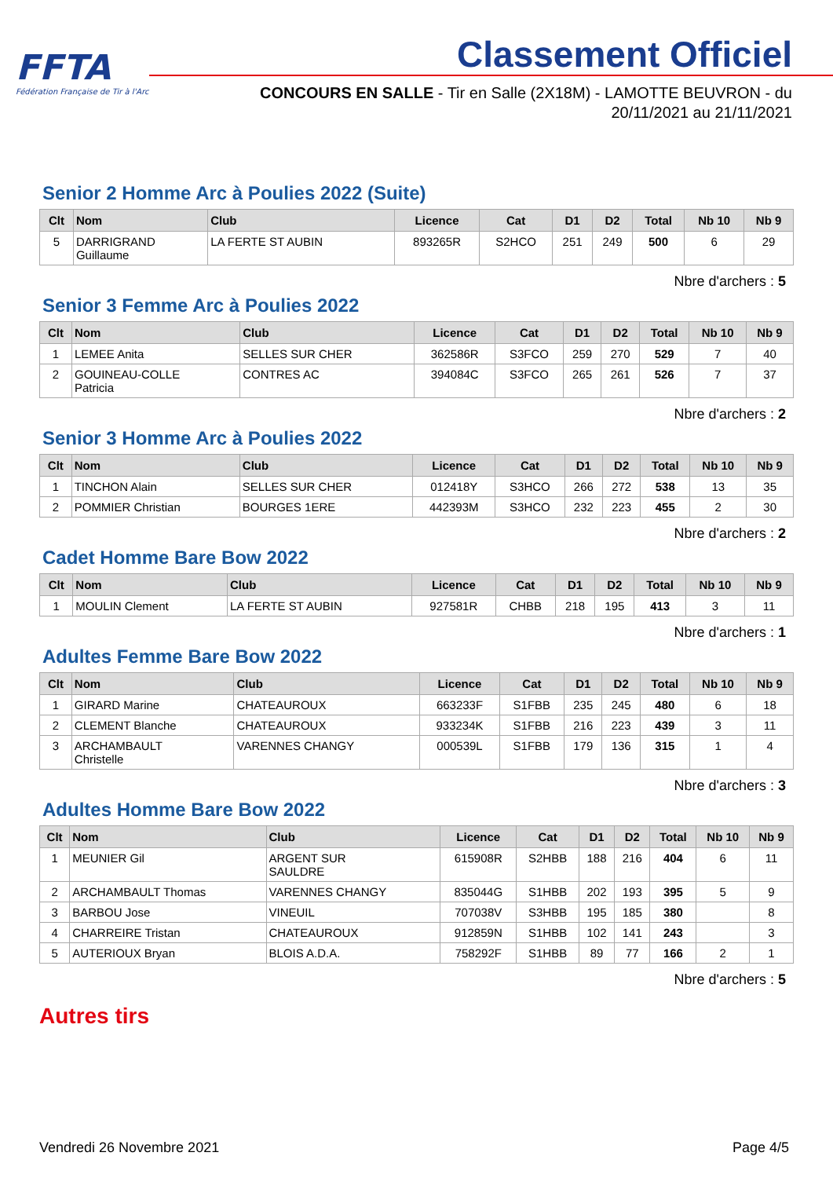FFTA
Fédération Française de Tir à l'Arc
Classement Officiel
CONCOURS EN SALLE - Tir en Salle (2X18M) - LAMOTTE BEUVRON - du 20/11/2021 au 21/11/2021
Senior 2 Homme Arc à Poulies 2022 (Suite)
| Clt | Nom | Club | Licence | Cat | D1 | D2 | Total | Nb 10 | Nb 9 |
| --- | --- | --- | --- | --- | --- | --- | --- | --- | --- |
| 5 | DARRIGRAND Guillaume | LA FERTE ST AUBIN | 893265R | S2HCO | 251 | 249 | 500 | 6 | 29 |
Nbre d'archers : 5
Senior 3 Femme Arc à Poulies 2022
| Clt | Nom | Club | Licence | Cat | D1 | D2 | Total | Nb 10 | Nb 9 |
| --- | --- | --- | --- | --- | --- | --- | --- | --- | --- |
| 1 | LEMEE Anita | SELLES SUR CHER | 362586R | S3FCO | 259 | 270 | 529 | 7 | 40 |
| 2 | GOUINEAU-COLLE Patricia | CONTRES AC | 394084C | S3FCO | 265 | 261 | 526 | 7 | 37 |
Nbre d'archers : 2
Senior 3 Homme Arc à Poulies 2022
| Clt | Nom | Club | Licence | Cat | D1 | D2 | Total | Nb 10 | Nb 9 |
| --- | --- | --- | --- | --- | --- | --- | --- | --- | --- |
| 1 | TINCHON Alain | SELLES SUR CHER | 012418Y | S3HCO | 266 | 272 | 538 | 13 | 35 |
| 2 | POMMIER Christian | BOURGES 1ERE | 442393M | S3HCO | 232 | 223 | 455 | 2 | 30 |
Nbre d'archers : 2
Cadet Homme Bare Bow 2022
| Clt | Nom | Club | Licence | Cat | D1 | D2 | Total | Nb 10 | Nb 9 |
| --- | --- | --- | --- | --- | --- | --- | --- | --- | --- |
| 1 | MOULIN Clement | LA FERTE ST AUBIN | 927581R | CHBB | 218 | 195 | 413 | 3 | 11 |
Nbre d'archers : 1
Adultes Femme Bare Bow 2022
| Clt | Nom | Club | Licence | Cat | D1 | D2 | Total | Nb 10 | Nb 9 |
| --- | --- | --- | --- | --- | --- | --- | --- | --- | --- |
| 1 | GIRARD Marine | CHATEAUROUX | 663233F | S1FBB | 235 | 245 | 480 | 6 | 18 |
| 2 | CLEMENT Blanche | CHATEAUROUX | 933234K | S1FBB | 216 | 223 | 439 | 3 | 11 |
| 3 | ARCHAMBAULT Christelle | VARENNES CHANGY | 000539L | S1FBB | 179 | 136 | 315 | 1 | 4 |
Nbre d'archers : 3
Adultes Homme Bare Bow 2022
| Clt | Nom | Club | Licence | Cat | D1 | D2 | Total | Nb 10 | Nb 9 |
| --- | --- | --- | --- | --- | --- | --- | --- | --- | --- |
| 1 | MEUNIER Gil | ARGENT SUR SAULDRE | 615908R | S2HBB | 188 | 216 | 404 | 6 | 11 |
| 2 | ARCHAMBAULT Thomas | VARENNES CHANGY | 835044G | S1HBB | 202 | 193 | 395 | 5 | 9 |
| 3 | BARBOU Jose | VINEUIL | 707038V | S3HBB | 195 | 185 | 380 | | 8 |
| 4 | CHARREIRE Tristan | CHATEAUROUX | 912859N | S1HBB | 102 | 141 | 243 | | 3 |
| 5 | AUTERIOUX Bryan | BLOIS A.D.A. | 758292F | S1HBB | 89 | 77 | 166 | 2 | 1 |
Nbre d'archers : 5
Autres tirs
Vendredi 26 Novembre 2021 Page 4/5